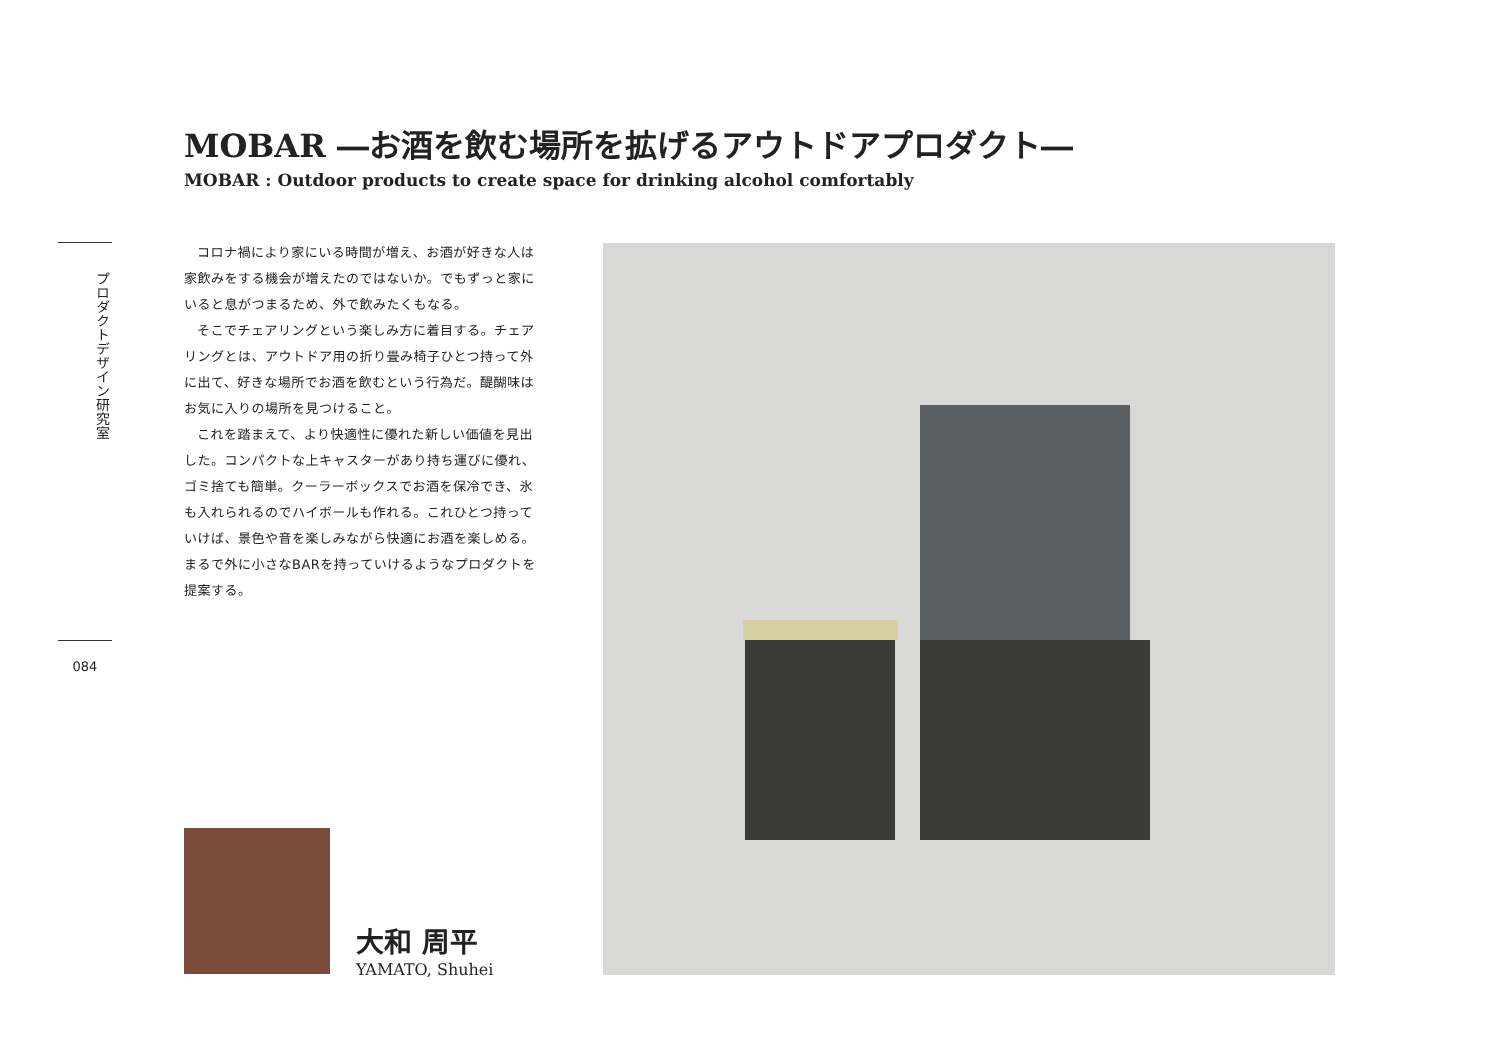MOBAR ―お酒を飲む場所を拡げるアウトドアプロダクト―
MOBAR : Outdoor products to create space for drinking alcohol comfortably
プロダクトデザイン研究室
084
コロナ禍により家にいる時間が増え、お酒が好きな人は家飲みをする機会が増えたのではないか。でもずっと家にいると息がつまるため、外で飲みたくもなる。
そこでチェアリングという楽しみ方に着目する。チェアリングとは、アウトドア用の折り畳み椅子ひとつ持って外に出て、好きな場所でお酒を飲むという行為だ。醍醐味はお気に入りの場所を見つけること。
これを踏まえて、より快適性に優れた新しい価値を見出した。コンパクトな上キャスターがあり持ち運びに優れ、ゴミ捨ても簡単。クーラーボックスでお酒を保冷でき、氷も入れられるのでハイボールも作れる。これひとつ持っていけば、景色や音を楽しみながら快適にお酒を楽しめる。まるで外に小さなBARを持っていけるようなプロダクトを提案する。
大和 周平
YAMATO, Shuhei